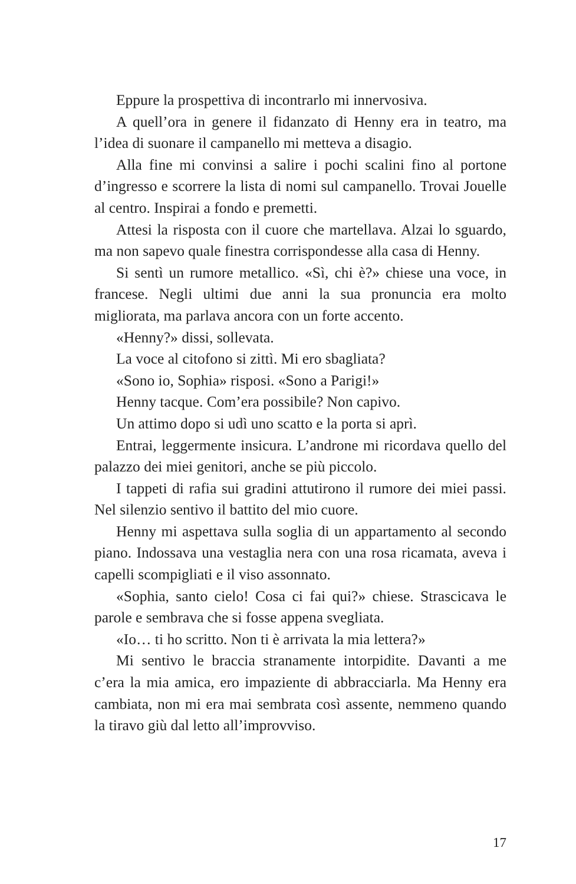Eppure la prospettiva di incontrarlo mi innervosiva.
A quell’ora in genere il fidanzato di Henny era in teatro, ma l’idea di suonare il campanello mi metteva a disagio.
Alla fine mi convinsi a salire i pochi scalini fino al portone d’ingresso e scorrere la lista di nomi sul campanello. Trovai Jouelle al centro. Inspirai a fondo e premetti.
Attesi la risposta con il cuore che martellava. Alzai lo sguardo, ma non sapevo quale finestra corrispondesse alla casa di Henny.
Si sentì un rumore metallico. «Sì, chi è?» chiese una voce, in francese. Negli ultimi due anni la sua pronuncia era molto migliorata, ma parlava ancora con un forte accento.
«Henny?» dissi, sollevata.
La voce al citofono si zittì. Mi ero sbagliata?
«Sono io, Sophia» risposi. «Sono a Parigi!»
Henny tacque. Com’era possibile? Non capivo.
Un attimo dopo si udì uno scatto e la porta si aprì.
Entrai, leggermente insicura. L’androne mi ricordava quello del palazzo dei miei genitori, anche se più piccolo.
I tappeti di rafia sui gradini attutirono il rumore dei miei passi. Nel silenzio sentivo il battito del mio cuore.
Henny mi aspettava sulla soglia di un appartamento al secondo piano. Indossava una vestaglia nera con una rosa ricamata, aveva i capelli scompigliati e il viso assonnato.
«Sophia, santo cielo! Cosa ci fai qui?» chiese. Strascicava le parole e sembrava che si fosse appena svegliata.
«Io… ti ho scritto. Non ti è arrivata la mia lettera?»
Mi sentivo le braccia stranamente intorpidite. Davanti a me c’era la mia amica, ero impaziente di abbracciarla. Ma Henny era cambiata, non mi era mai sembrata così assente, nemmeno quando la tiravo giù dal letto all’improvviso.
17